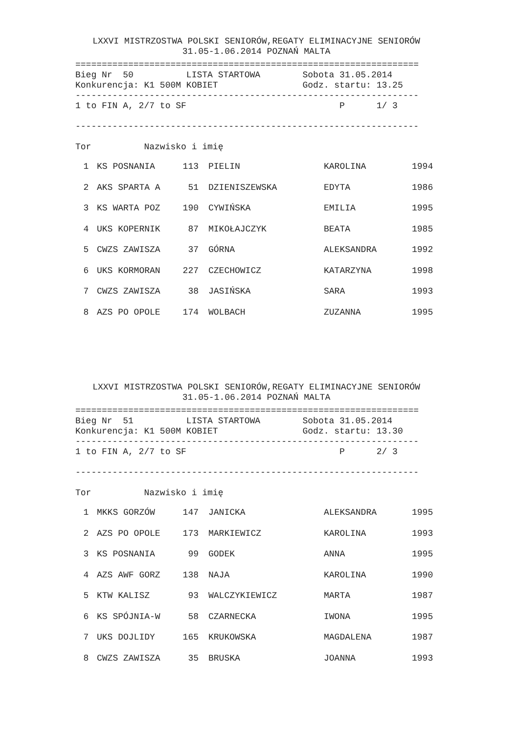LXXVI MISTRZOSTWA POLSKI SENIORÓW,REGATY ELIMINACYJNE SENIORÓW
31.05-1.06.2014 POZNAŃ MALTA
=================================================================
Bieg Nr  50          LISTA STARTOWA        Sobota 31.05.2014
Konkurencja: K1 500M KOBIET                Godz. startu: 13.25
-----------------------------------------------------------------
1 to FIN A, 2/7 to SF                             P      1/ 3

-----------------------------------------------------------------

Tor          Nazwisko i imię
| 1 | KS POSNANIA | 113 | PIELIN | KAROLINA | 1994 |
| 2 | AKS SPARTA A | 51 | DZIENISZEWSKA | EDYTA | 1986 |
| 3 | KS WARTA POZ | 190 | CYWIŃSKA | EMILIA | 1995 |
| 4 | UKS KOPERNIK | 87 | MIKOŁAJCZYK | BEATA | 1985 |
| 5 | CWZS ZAWISZA | 37 | GÓRNA | ALEKSANDRA | 1992 |
| 6 | UKS KORMORAN | 227 | CZECHOWICZ | KATARZYNA | 1998 |
| 7 | CWZS ZAWISZA | 38 | JASIŃSKA | SARA | 1993 |
| 8 | AZS PO OPOLE | 174 | WOLBACH | ZUZANNA | 1995 |
LXXVI MISTRZOSTWA POLSKI SENIORÓW,REGATY ELIMINACYJNE SENIORÓW
31.05-1.06.2014 POZNAŃ MALTA
=================================================================
Bieg Nr  51          LISTA STARTOWA        Sobota 31.05.2014
Konkurencja: K1 500M KOBIET                Godz. startu: 13.30
-----------------------------------------------------------------
1 to FIN A, 2/7 to SF                             P      2/ 3

-----------------------------------------------------------------

Tor          Nazwisko i imię
| 1 | MKKS GORZÓW | 147 | JANICKA | ALEKSANDRA | 1995 |
| 2 | AZS PO OPOLE | 173 | MARKIEWICZ | KAROLINA | 1993 |
| 3 | KS POSNANIA | 99 | GODEK | ANNA | 1995 |
| 4 | AZS AWF GORZ | 138 | NAJA | KAROLINA | 1990 |
| 5 | KTW KALISZ | 93 | WALCZYKIEWICZ | MARTA | 1987 |
| 6 | KS SPÓJNIA-W | 58 | CZARNECKA | IWONA | 1995 |
| 7 | UKS DOJLIDY | 165 | KRUKOWSKA | MAGDALENA | 1987 |
| 8 | CWZS ZAWISZA | 35 | BRUSKA | JOANNA | 1993 |